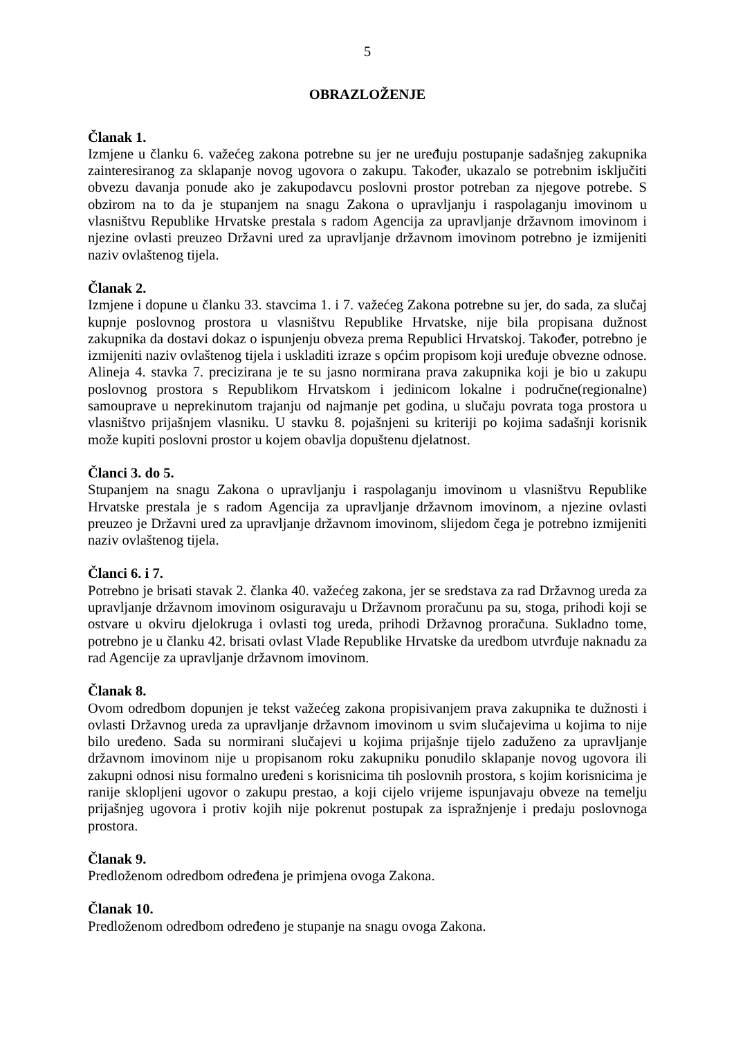5
OBRAZLOŽENJE
Članak 1.
Izmjene u članku 6. važećeg zakona potrebne su jer ne uređuju postupanje sadašnjeg zakupnika zainteresiranog za sklapanje novog ugovora o zakupu. Također, ukazalo se potrebnim isključiti obvezu davanja ponude ako je zakupodavcu poslovni prostor potreban za njegove potrebe. S obzirom na to da je stupanjem na snagu Zakona o upravljanju i raspolaganju imovinom u vlasništvu Republike Hrvatske prestala s radom Agencija za upravljanje državnom imovinom i njezine ovlasti preuzeo Državni ured za upravljanje državnom imovinom potrebno je izmijeniti naziv ovlaštenog tijela.
Članak 2.
Izmjene i dopune u članku 33. stavcima 1. i 7. važećeg Zakona potrebne su jer, do sada, za slučaj kupnje poslovnog prostora u vlasništvu Republike Hrvatske, nije bila propisana dužnost zakupnika da dostavi dokaz o ispunjenju obveza prema Republici Hrvatskoj. Također, potrebno je izmijeniti naziv ovlaštenog tijela i uskladiti izraze s općim propisom koji uređuje obvezne odnose. Alineja 4. stavka 7. precizirana je te su jasno normirana prava zakupnika koji je bio u zakupu poslovnog prostora s Republikom Hrvatskom i jedinicom lokalne i područne(regionalne) samouprave u neprekinutom trajanju od najmanje pet godina, u slučaju povrata toga prostora u vlasništvo prijašnjem vlasniku. U stavku 8. pojašnjeni su kriteriji po kojima sadašnji korisnik može kupiti poslovni prostor u kojem obavlja dopuštenu djelatnost.
Članci 3. do 5.
Stupanjem na snagu Zakona o upravljanju i raspolaganju imovinom u vlasništvu Republike Hrvatske prestala je s radom Agencija za upravljanje državnom imovinom, a njezine ovlasti preuzeo je Državni ured za upravljanje državnom imovinom, slijedom čega je potrebno izmijeniti naziv ovlaštenog tijela.
Članci 6. i 7.
Potrebno je brisati stavak 2. članka 40. važećeg zakona, jer se sredstava za rad Državnog ureda za upravljanje državnom imovinom osiguravaju u Državnom proračunu pa su, stoga, prihodi koji se ostvare u okviru djelokruga i ovlasti tog ureda, prihodi Državnog proračuna. Sukladno tome, potrebno je u članku 42. brisati ovlast Vlade Republike Hrvatske da uredbom utvrđuje naknadu za rad Agencije za upravljanje državnom imovinom.
Članak 8.
Ovom odredbom dopunjen je tekst važećeg zakona propisivanjem prava zakupnika te dužnosti i ovlasti Državnog ureda za upravljanje državnom imovinom u svim slučajevima u kojima to nije bilo uređeno. Sada su normirani slučajevi u kojima prijašnje tijelo zaduženo za upravljanje državnom imovinom nije u propisanom roku zakupniku ponudilo sklapanje novog ugovora ili zakupni odnosi nisu formalno uređeni s korisnicima tih poslovnih prostora, s kojim korisnicima je ranije sklopljeni ugovor o zakupu prestao, a koji cijelo vrijeme ispunjavaju obveze na temelju prijašnjeg ugovora i protiv kojih nije pokrenut postupak za ispražnjenje i predaju poslovnoga prostora.
Članak 9.
Predloženom odredbom određena je primjena ovoga Zakona.
Članak 10.
Predloženom odredbom određeno je stupanje na snagu ovoga Zakona.